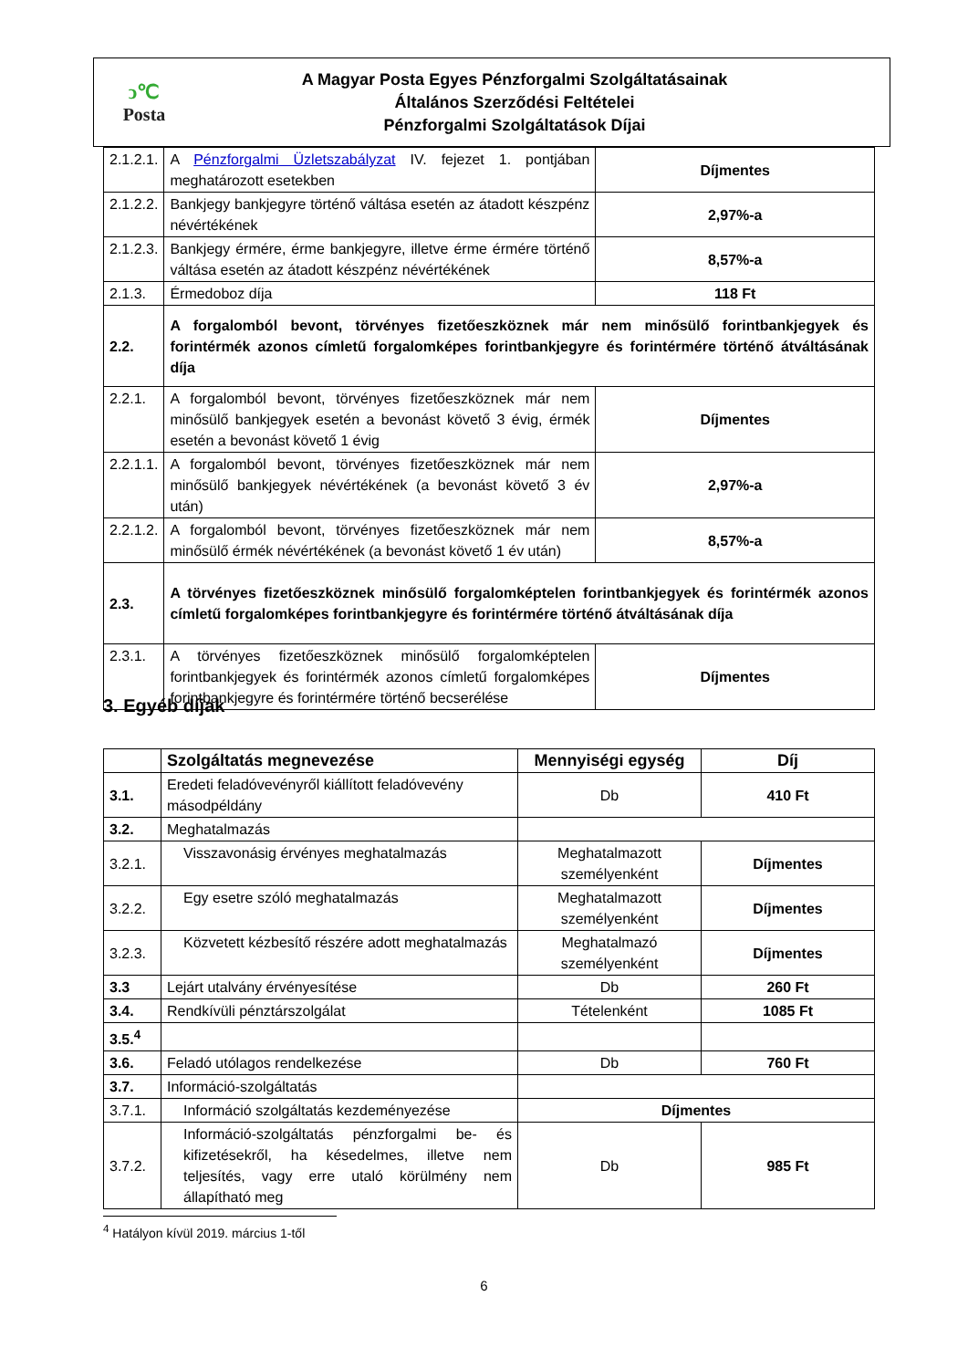ↄ℃
Posta
A Magyar Posta Egyes Pénzforgalmi Szolgáltatásainak
Általános Szerződési Feltételei
Pénzforgalmi Szolgáltatások Díjai
| 2.1.2.1. | A Pénzforgalmi Üzletszabályzat IV. fejezet 1. pontjában meghatározott esetekben | Díjmentes |
| 2.1.2.2. | Bankjegy bankjegyre történő váltása esetén az átadott készpénz névértékének | 2,97%-a |
| 2.1.2.3. | Bankjegy érmére, érme bankjegyre, illetve érme érmére történő váltása esetén az átadott készpénz névértékének | 8,57%-a |
| 2.1.3. | Érmedoboz díja | 118 Ft |
| 2.2. | A forgalomból bevont, törvényes fizetőeszköznek már nem minősülő forintbankjegyek és forintérmék azonos címletű forgalomképes forintbankjegyre és forintérmére történő átváltásának díja | |
| 2.2.1. | A forgalomból bevont, törvényes fizetőeszköznek már nem minősülő bankjegyek esetén a bevonást követő 3 évig, érmék esetén a bevonást követő 1 évig | Díjmentes |
| 2.2.1.1. | A forgalomból bevont, törvényes fizetőeszköznek már nem minősülő bankjegyek névértékének (a bevonást követő 3 év után) | 2,97%-a |
| 2.2.1.2. | A forgalomból bevont, törvényes fizetőeszköznek már nem minősülő érmék névértékének (a bevonást követő 1 év után) | 8,57%-a |
| 2.3. | A törvényes fizetőeszköznek minősülő forgalomképtelen forintbankjegyek és forintérmék azonos címletű forgalomképes forintbankjegyre és forintérmére történő átváltásának díja | |
| 2.3.1. | A törvényes fizetőeszköznek minősülő forgalomképtelen forintbankjegyek és forintérmék azonos címletű forgalomképes forintbankjegyre és forintérmére történő becserélése | Díjmentes |
3. Egyéb díjak
| | Szolgáltatás megnevezése | Mennyiségi egység | Díj |
| --- | --- | --- | --- |
| 3.1. | Eredeti feladóvevényről kiállított feladóvevény másodpéldány | Db | 410 Ft |
| 3.2. | Meghatalmazás | | |
| 3.2.1. | Visszavonásig érvényes meghatalmazás | Meghatalmazott személyenként | Díjmentes |
| 3.2.2. | Egy esetre szóló meghatalmazás | Meghatalmazott személyenként | Díjmentes |
| 3.2.3. | Közvetett kézbesítő részére adott meghatalmazás | Meghatalmazó személyenként | Díjmentes |
| 3.3 | Lejárt utalvány érvényesítése | Db | 260 Ft |
| 3.4. | Rendkívüli pénztárszolgálat | Tételenként | 1085 Ft |
| 3.5.<sup>4</sup> | | | |
| 3.6. | Feladó utólagos rendelkezése | Db | 760 Ft |
| 3.7. | Információ-szolgáltatás | | |
| 3.7.1. | Információ szolgáltatás kezdeményezése | Díjmentes | |
| 3.7.2. | Információ-szolgáltatás pénzforgalmi be- és kifizetésekről, ha késedelmes, illetve nem teljesítés, vagy erre utaló körülmény nem állapítható meg | Db | 985 Ft |
<sup>4</sup> Hatályon kívül 2019. március 1-től
6